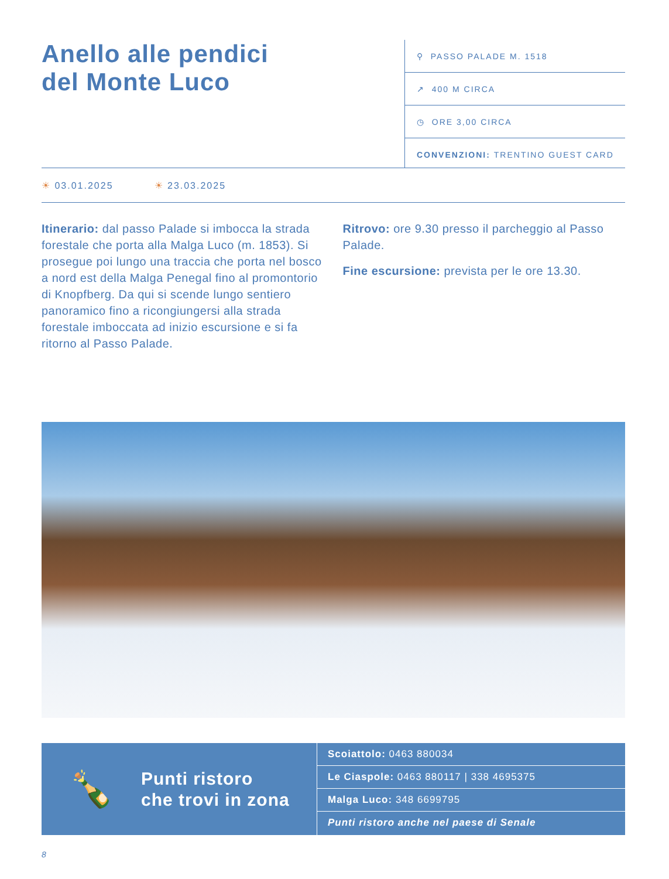Anello alle pendici
del Monte Luco
⚲ PASSO PALADE M. 1518
↗ 400 M CIRCA
◷ ORE 3,00 CIRCA
CONVENZIONI: TRENTINO GUEST CARD
☀ 03.01.2025 ☀ 23.03.2025
Itinerario: dal passo Palade si imbocca la strada forestale che porta alla Malga Luco (m. 1853). Si prosegue poi lungo una traccia che porta nel bosco a nord est della Malga Penegal fino al promontorio di Knopfberg. Da qui si scende lungo sentiero panoramico fino a ricongiungersi alla strada forestale imboccata ad inizio escursione e si fa ritorno al Passo Palade.
Ritrovo: ore 9.30 presso il parcheggio al Passo Palade.
Fine escursione: prevista per le ore 13.30.
🍾
Punti ristoro
che trovi in zona
Scoiattolo: 0463 880034
Le Ciaspole: 0463 880117 | 338 4695375
Malga Luco: 348 6699795
Punti ristoro anche nel paese di Senale
8